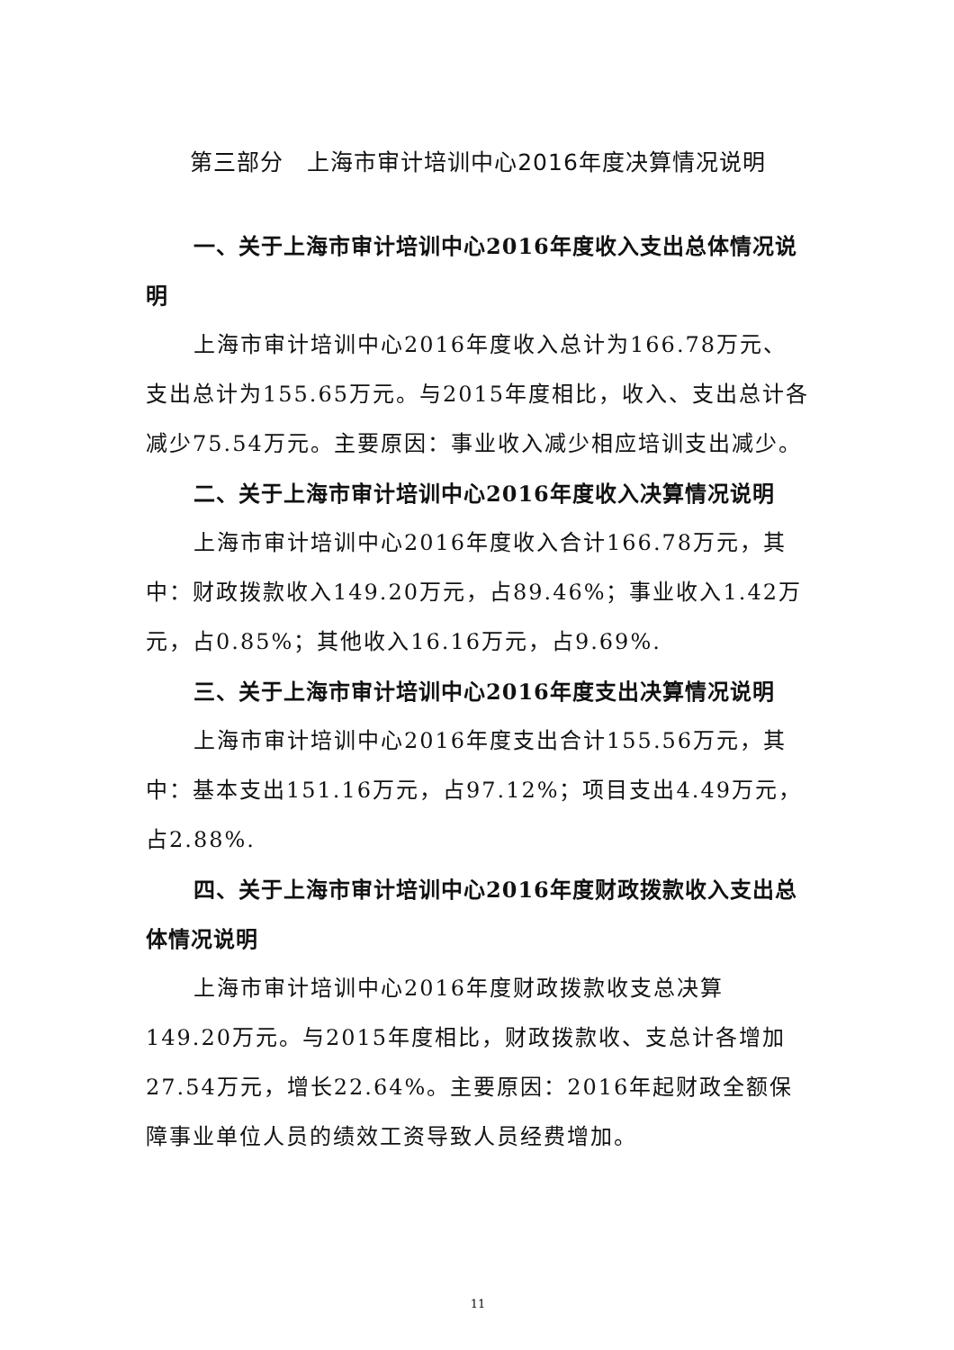第三部分　上海市审计培训中心2016年度决算情况说明
一、关于上海市审计培训中心2016年度收入支出总体情况说明
上海市审计培训中心2016年度收入总计为166.78万元、支出总计为155.65万元。与2015年度相比，收入、支出总计各减少75.54万元。主要原因：事业收入减少相应培训支出减少。
二、关于上海市审计培训中心2016年度收入决算情况说明
上海市审计培训中心2016年度收入合计166.78万元，其中：财政拨款收入149.20万元，占89.46%；事业收入1.42万元，占0.85%；其他收入16.16万元，占9.69%.
三、关于上海市审计培训中心2016年度支出决算情况说明
上海市审计培训中心2016年度支出合计155.56万元，其中：基本支出151.16万元，占97.12%；项目支出4.49万元，占2.88%.
四、关于上海市审计培训中心2016年度财政拨款收入支出总体情况说明
上海市审计培训中心2016年度财政拨款收支总决算149.20万元。与2015年度相比，财政拨款收、支总计各增加27.54万元，增长22.64%。主要原因：2016年起财政全额保障事业单位人员的绩效工资导致人员经费增加。
11